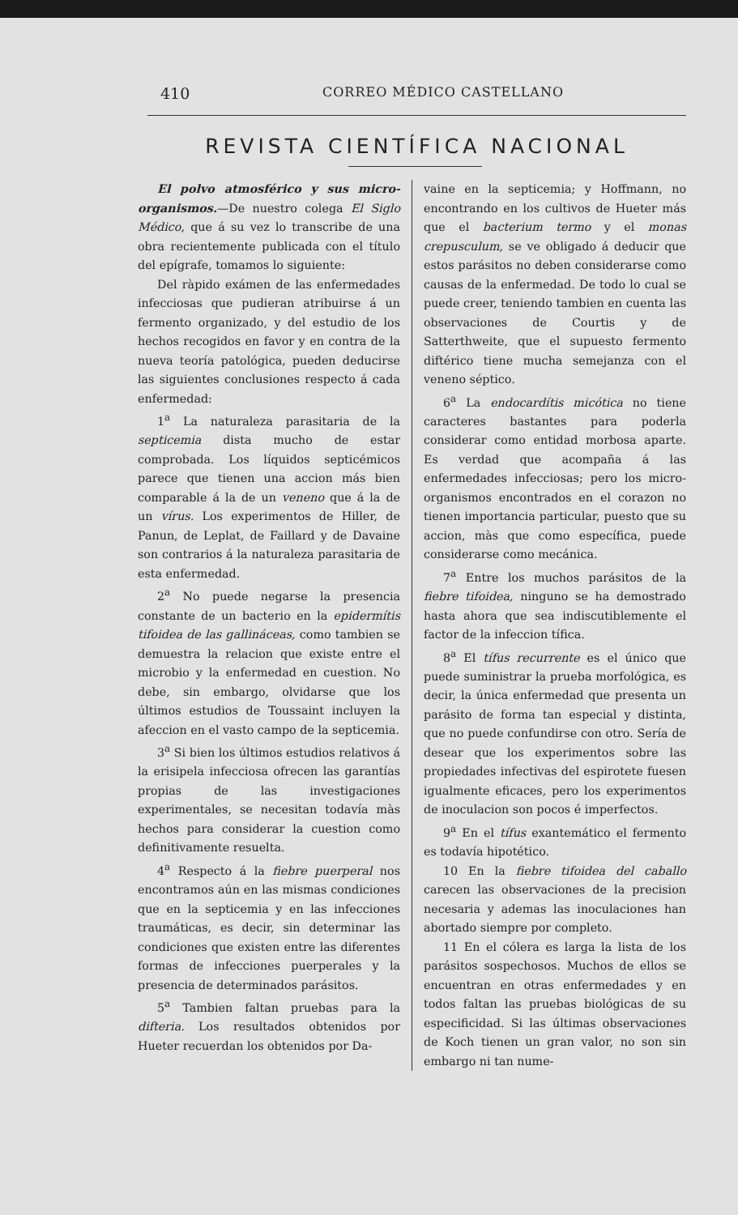410 CORREO MÉDICO CASTELLANO
REVISTA CIENTÍFICA NACIONAL
El polvo atmosférico y sus micro-organismos.—De nuestro colega El Siglo Médico, que á su vez lo transcribe de una obra recientemente publicada con el título del epígrafe, tomamos lo siguiente:
Del ràpido exámen de las enfermedades infecciosas que pudieran atribuirse á un fermento organizado, y del estudio de los hechos recogidos en favor y en contra de la nueva teoría patológica, pueden deducirse las siguientes conclusiones respecto á cada enfermedad:
1<sup>a</sup> La naturaleza parasitaria de la septicemia dista mucho de estar comprobada. Los líquidos septicémicos parece que tienen una accion más bien comparable á la de un veneno que á la de un vírus. Los experimentos de Hiller, de Panun, de Leplat, de Faillard y de Davaine son contrarios á la naturaleza parasitaria de esta enfermedad.
2<sup>a</sup> No puede negarse la presencia constante de un bacterio en la epidermítis tifoidea de las gallináceas, como tambien se demuestra la relacion que existe entre el microbio y la enfermedad en cuestion. No debe, sin embargo, olvidarse que los últimos estudios de Toussaint incluyen la afeccion en el vasto campo de la septicemia.
3<sup>a</sup> Si bien los últimos estudios relativos á la erisipela infecciosa ofrecen las garantías propias de las investigaciones experimentales, se necesitan todavía màs hechos para considerar la cuestion como definitivamente resuelta.
4<sup>a</sup> Respecto á la fiebre puerperal nos encontramos aún en las mismas condiciones que en la septicemia y en las infecciones traumáticas, es decir, sin determinar las condiciones que existen entre las diferentes formas de infecciones puerperales y la presencia de determinados parásitos.
5<sup>a</sup> Tambien faltan pruebas para la difteria. Los resultados obtenidos por Hueter recuerdan los obtenidos por Da-
vaine en la septicemia; y Hoffmann, no encontrando en los cultivos de Hueter más que el bacterium termo y el monas crepusculum, se ve obligado á deducir que estos parásitos no deben considerarse como causas de la enfermedad. De todo lo cual se puede creer, teniendo tambien en cuenta las observaciones de Courtis y de Satterthweite, que el supuesto fermento diftérico tiene mucha semejanza con el veneno séptico.
6<sup>a</sup> La endocardítis micótica no tiene caracteres bastantes para poderla considerar como entidad morbosa aparte. Es verdad que acompaña á las enfermedades infecciosas; pero los micro-organismos encontrados en el corazon no tienen importancia particular, puesto que su accion, màs que como específica, puede considerarse como mecánica.
7<sup>a</sup> Entre los muchos parásitos de la fiebre tifoidea, ninguno se ha demostrado hasta ahora que sea indiscutiblemente el factor de la infeccion tífica.
8<sup>a</sup> El tífus recurrente es el único que puede suministrar la prueba morfológica, es decir, la única enfermedad que presenta un parásito de forma tan especial y distinta, que no puede confundirse con otro. Sería de desear que los experimentos sobre las propiedades infectivas del espirotete fuesen igualmente eficaces, pero los experimentos de inoculacion son pocos é imperfectos.
9<sup>a</sup> En el tífus exantemático el fermento es todavía hipotético.
10 En la fiebre tifoidea del caballo carecen las observaciones de la precision necesaria y ademas las inoculaciones han abortado siempre por completo.
11 En el cólera es larga la lista de los parásitos sospechosos. Muchos de ellos se encuentran en otras enfermedades y en todos faltan las pruebas biológicas de su especificidad. Si las últimas observaciones de Koch tienen un gran valor, no son sin embargo ni tan nume-